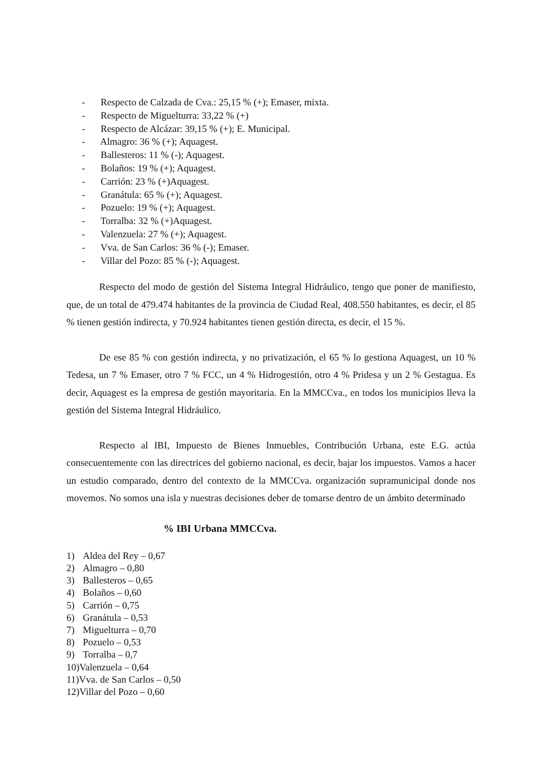- Respecto de Calzada de Cva.: 25,15 % (+); Emaser, mixta.
- Respecto de Miguelturra: 33,22 % (+)
- Respecto de Alcázar: 39,15 % (+); E. Municipal.
- Almagro: 36 % (+); Aquagest.
- Ballesteros: 11 % (-); Aquagest.
- Bolaños: 19 % (+); Aquagest.
- Carrión: 23 % (+)Aquagest.
- Granátula: 65 % (+); Aquagest.
- Pozuelo: 19 % (+); Aquagest.
- Torralba: 32 % (+)Aquagest.
- Valenzuela: 27 % (+); Aquagest.
- Vva. de San Carlos: 36 % (-); Emaser.
- Villar del Pozo: 85 % (-); Aquagest.
Respecto del modo de gestión del Sistema Integral Hidráulico, tengo que poner de manifiesto, que, de un total de 479.474 habitantes de la provincia de Ciudad Real, 408.550 habitantes, es decir, el 85 % tienen gestión indirecta, y 70.924 habitantes tienen gestión directa, es decir, el 15 %.
De ese 85 % con gestión indirecta, y no privatización, el 65 % lo gestiona Aquagest, un 10 % Tedesa, un 7 % Emaser, otro 7 % FCC, un 4 % Hidrogestión, otro 4 % Pridesa y un 2 % Gestagua. Es decir, Aquagest es la empresa de gestión mayoritaria. En la MMCCva., en todos los municipios lleva la gestión del Sistema Integral Hidráulico.
Respecto al IBI, Impuesto de Bienes Inmuebles, Contribución Urbana, este E.G. actúa consecuentemente con las directrices del gobierno nacional, es decir, bajar los impuestos. Vamos a hacer un estudio comparado, dentro del contexto de la MMCCva. organización supramunicipal donde nos movemos. No somos una isla y nuestras decisiones deber de tomarse dentro de un ámbito determinado
% IBI Urbana MMCCva.
1) Aldea del Rey – 0,67
2) Almagro – 0,80
3) Ballesteros – 0,65
4) Bolaños – 0,60
5) Carrión – 0,75
6) Granátula – 0,53
7) Miguelturra – 0,70
8) Pozuelo – 0,53
9) Torralba – 0,7
10)Valenzuela – 0,64
11)Vva. de San Carlos – 0,50
12)Villar del Pozo – 0,60